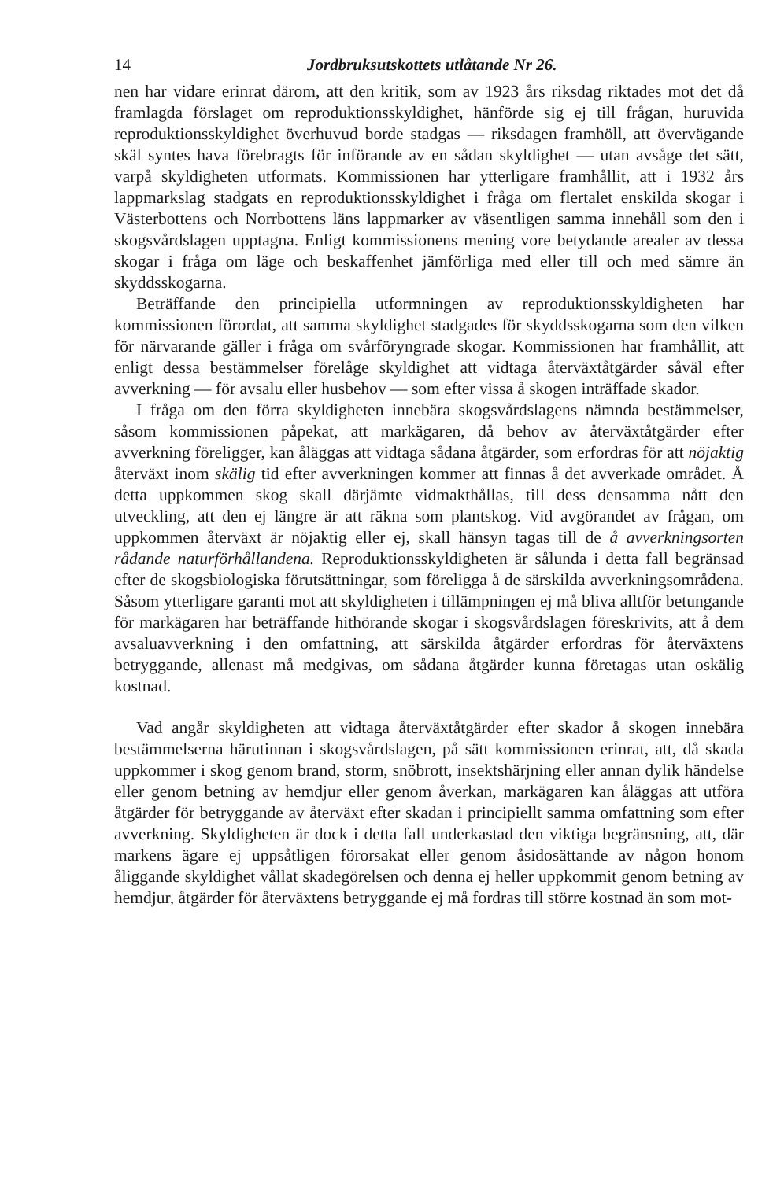14 Jordbruksutskottets utlåtande Nr 26.
nen har vidare erinrat därom, att den kritik, som av 1923 års riksdag riktades mot det då framlagda förslaget om reproduktionsskyldighet, hänförde sig ej till frågan, huruvida reproduktionsskyldighet överhuvud borde stadgas — riksdagen framhöll, att övervägande skäl syntes hava förebragts för införande av en sådan skyldighet — utan avsåge det sätt, varpå skyldigheten utformats. Kommissionen har ytterligare framhållit, att i 1932 års lappmarkslag stadgats en reproduktionsskyldighet i fråga om flertalet enskilda skogar i Västerbottens och Norrbottens läns lappmarker av väsentligen samma innehåll som den i skogsvårdslagen upptagna. Enligt kommissionens mening vore betydande arealer av dessa skogar i fråga om läge och beskaffenhet jämförliga med eller till och med sämre än skyddsskogarna.
Beträffande den principiella utformningen av reproduktionsskyldigheten har kommissionen förordat, att samma skyldighet stadgades för skyddsskogarna som den vilken för närvarande gäller i fråga om svårföryngrade skogar. Kommissionen har framhållit, att enligt dessa bestämmelser förelåge skyldighet att vidtaga återväxtåtgärder såväl efter avverkning — för avsalu eller husbehov — som efter vissa å skogen inträffade skador.
I fråga om den förra skyldigheten innebära skogsvårdslagens nämnda bestämmelser, såsom kommissionen påpekat, att markägaren, då behov av återväxtåtgärder efter avverkning föreligger, kan åläggas att vidtaga sådana åtgärder, som erfordras för att nöjaktig återväxt inom skälig tid efter avverkningen kommer att finnas å det avverkade området. Å detta uppkommen skog skall därjämte vidmakthållas, till dess densamma nått den utveckling, att den ej längre är att räkna som plantskog. Vid avgörandet av frågan, om uppkommen återväxt är nöjaktig eller ej, skall hänsyn tagas till de å avverkningsorten rådande naturförhållandena. Reproduktionsskyldigheten är sålunda i detta fall begränsad efter de skogsbiologiska förutsättningar, som föreligga å de särskilda avverkningsområdena. Såsom ytterligare garanti mot att skyldigheten i tillämpningen ej må bliva alltför betungande för markägaren har beträffande hithörande skogar i skogsvårdslagen föreskrivits, att å dem avsaluavverkning i den omfattning, att särskilda åtgärder erfordras för återväxtens betryggande, allenast må medgivas, om sådana åtgärder kunna företagas utan oskälig kostnad.
Vad angår skyldigheten att vidtaga återväxtåtgärder efter skador å skogen innebära bestämmelserna härutinnan i skogsvårdslagen, på sätt kommissionen erinrat, att, då skada uppkommer i skog genom brand, storm, snöbrott, insektshärjning eller annan dylik händelse eller genom betning av hemdjur eller genom åverkan, markägaren kan åläggas att utföra åtgärder för betryggande av återväxt efter skadan i principiellt samma omfattning som efter avverkning. Skyldigheten är dock i detta fall underkastad den viktiga begränsning, att, där markens ägare ej uppsåtligen förorsakat eller genom åsidosättande av någon honom åliggande skyldighet vållat skadegörelsen och denna ej heller uppkommit genom betning av hemdjur, åtgärder för återväxtens betryggande ej må fordras till större kostnad än som mot-